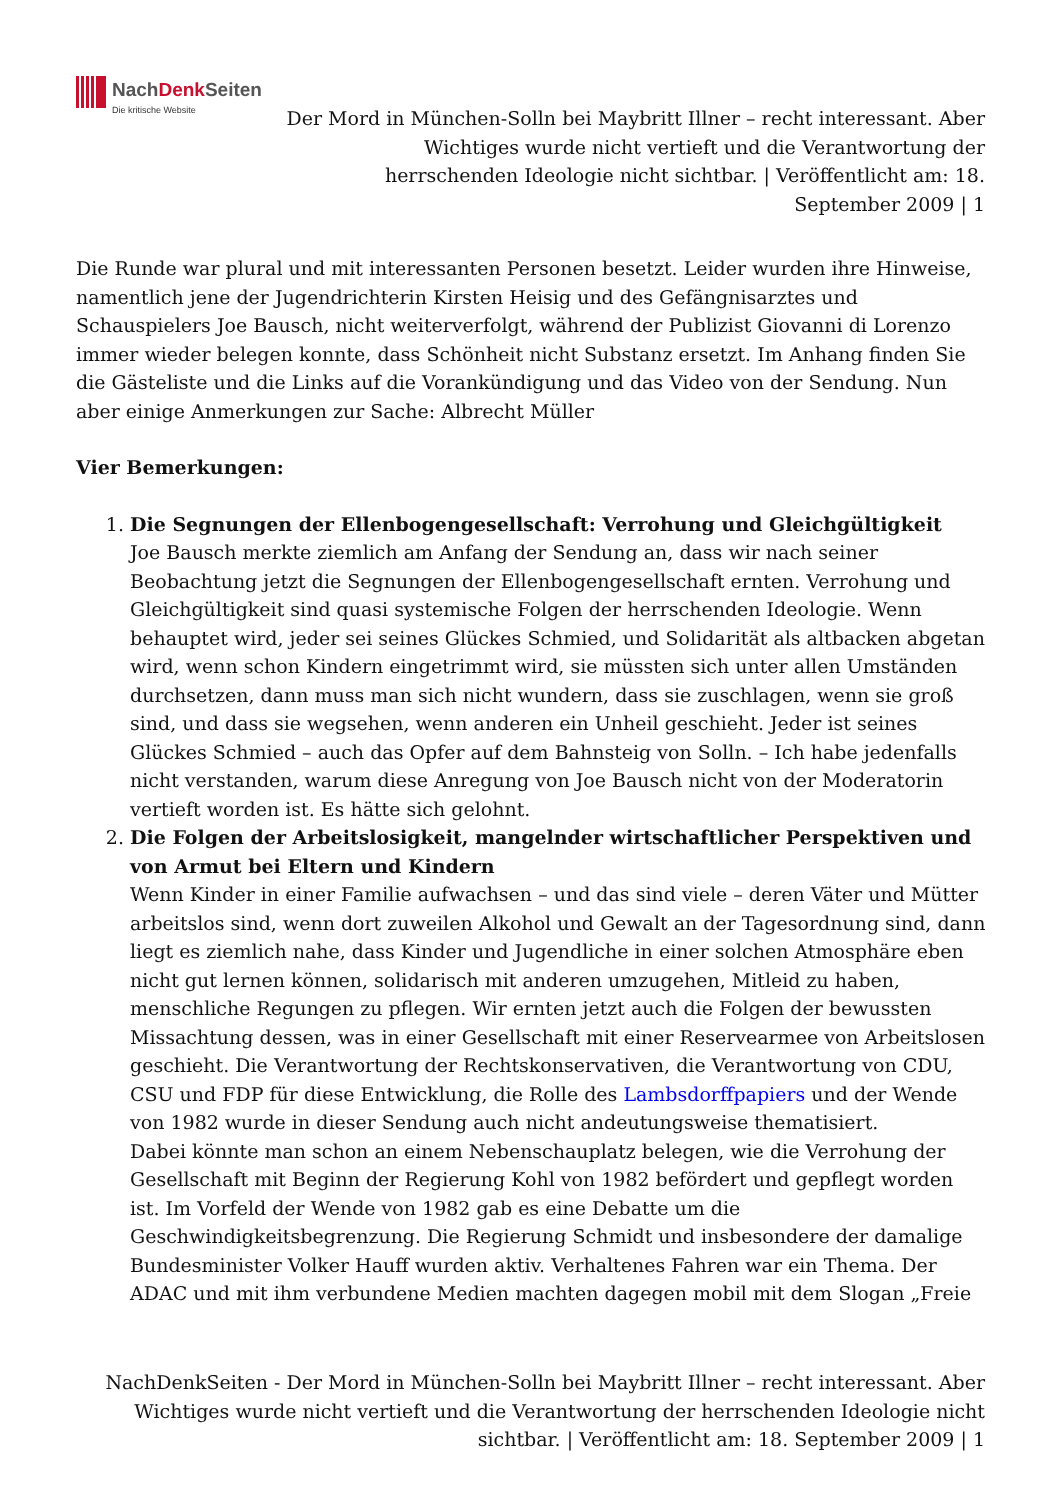NachDenk Seiten
Die kritische Website
Der Mord in München-Solln bei Maybritt Illner – recht interessant. Aber Wichtiges wurde nicht vertieft und die Verantwortung der herrschenden Ideologie nicht sichtbar. | Veröffentlicht am: 18. September 2009 | 1
Die Runde war plural und mit interessanten Personen besetzt. Leider wurden ihre Hinweise, namentlich jene der Jugendrichterin Kirsten Heisig und des Gefängnisarztes und Schauspielers Joe Bausch, nicht weiterverfolgt, während der Publizist Giovanni di Lorenzo immer wieder belegen konnte, dass Schönheit nicht Substanz ersetzt. Im Anhang finden Sie die Gästeliste und die Links auf die Vorankündigung und das Video von der Sendung. Nun aber einige Anmerkungen zur Sache: Albrecht Müller
Vier Bemerkungen:
1. Die Segnungen der Ellenbogengesellschaft: Verrohung und Gleichgültigkeit
Joe Bausch merkte ziemlich am Anfang der Sendung an, dass wir nach seiner Beobachtung jetzt die Segnungen der Ellenbogengesellschaft ernten. Verrohung und Gleichgültigkeit sind quasi systemische Folgen der herrschenden Ideologie. Wenn behauptet wird, jeder sei seines Glückes Schmied, und Solidarität als altbacken abgetan wird, wenn schon Kindern eingetrimmt wird, sie müssten sich unter allen Umständen durchsetzen, dann muss man sich nicht wundern, dass sie zuschlagen, wenn sie groß sind, und dass sie wegsehen, wenn anderen ein Unheil geschieht. Jeder ist seines Glückes Schmied – auch das Opfer auf dem Bahnsteig von Solln. – Ich habe jedenfalls nicht verstanden, warum diese Anregung von Joe Bausch nicht von der Moderatorin vertieft worden ist. Es hätte sich gelohnt.
2. Die Folgen der Arbeitslosigkeit, mangelnder wirtschaftlicher Perspektiven und von Armut bei Eltern und Kindern
Wenn Kinder in einer Familie aufwachsen – und das sind viele – deren Väter und Mütter arbeitslos sind, wenn dort zuweilen Alkohol und Gewalt an der Tagesordnung sind, dann liegt es ziemlich nahe, dass Kinder und Jugendliche in einer solchen Atmosphäre eben nicht gut lernen können, solidarisch mit anderen umzugehen, Mitleid zu haben, menschliche Regungen zu pflegen. Wir ernten jetzt auch die Folgen der bewussten Missachtung dessen, was in einer Gesellschaft mit einer Reservearmee von Arbeitslosen geschieht. Die Verantwortung der Rechtskonservativen, die Verantwortung von CDU, CSU und FDP für diese Entwicklung, die Rolle des Lambsdorffpapiers und der Wende von 1982 wurde in dieser Sendung auch nicht andeutungsweise thematisiert.
Dabei könnte man schon an einem Nebenschauplatz belegen, wie die Verrohung der Gesellschaft mit Beginn der Regierung Kohl von 1982 befördert und gepflegt worden ist. Im Vorfeld der Wende von 1982 gab es eine Debatte um die Geschwindigkeitsbegrenzung. Die Regierung Schmidt und insbesondere der damalige Bundesminister Volker Hauff wurden aktiv. Verhaltenes Fahren war ein Thema. Der ADAC und mit ihm verbundene Medien machten dagegen mobil mit dem Slogan „Freie
NachDenkSeiten - Der Mord in München-Solln bei Maybritt Illner – recht interessant. Aber Wichtiges wurde nicht vertieft und die Verantwortung der herrschenden Ideologie nicht sichtbar. | Veröffentlicht am: 18. September 2009 | 1